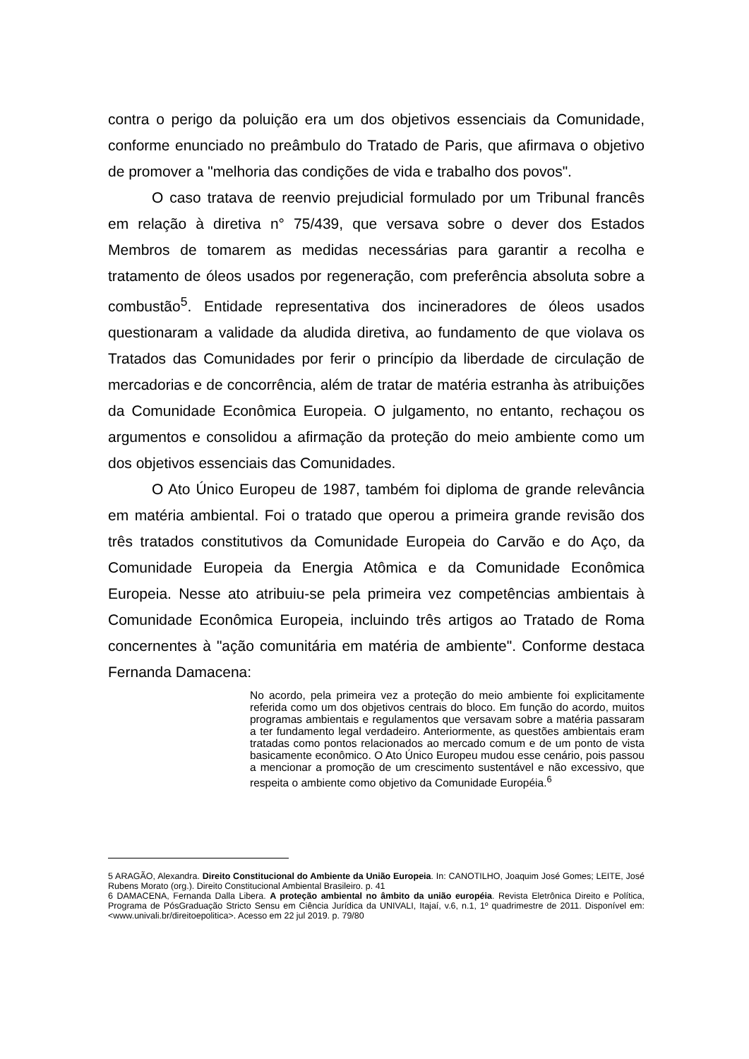contra o perigo da poluição era um dos objetivos essenciais da Comunidade, conforme enunciado no preâmbulo do Tratado de Paris, que afirmava o objetivo de promover a "melhoria das condições de vida e trabalho dos povos".
O caso tratava de reenvio prejudicial formulado por um Tribunal francês em relação à diretiva n° 75/439, que versava sobre o dever dos Estados Membros de tomarem as medidas necessárias para garantir a recolha e tratamento de óleos usados por regeneração, com preferência absoluta sobre a combustão<sup>5</sup>. Entidade representativa dos incineradores de óleos usados questionaram a validade da aludida diretiva, ao fundamento de que violava os Tratados das Comunidades por ferir o princípio da liberdade de circulação de mercadorias e de concorrência, além de tratar de matéria estranha às atribuições da Comunidade Econômica Europeia. O julgamento, no entanto, rechaçou os argumentos e consolidou a afirmação da proteção do meio ambiente como um dos objetivos essenciais das Comunidades.
O Ato Único Europeu de 1987, também foi diploma de grande relevância em matéria ambiental. Foi o tratado que operou a primeira grande revisão dos três tratados constitutivos da Comunidade Europeia do Carvão e do Aço, da Comunidade Europeia da Energia Atômica e da Comunidade Econômica Europeia. Nesse ato atribuiu-se pela primeira vez competências ambientais à Comunidade Econômica Europeia, incluindo três artigos ao Tratado de Roma concernentes à "ação comunitária em matéria de ambiente". Conforme destaca Fernanda Damacena:
No acordo, pela primeira vez a proteção do meio ambiente foi explicitamente referida como um dos objetivos centrais do bloco. Em função do acordo, muitos programas ambientais e regulamentos que versavam sobre a matéria passaram a ter fundamento legal verdadeiro. Anteriormente, as questões ambientais eram tratadas como pontos relacionados ao mercado comum e de um ponto de vista basicamente econômico. O Ato Único Europeu mudou esse cenário, pois passou a mencionar a promoção de um crescimento sustentável e não excessivo, que respeita o ambiente como objetivo da Comunidade Européia.<sup>6</sup>
5 ARAGÃO, Alexandra. Direito Constitucional do Ambiente da União Europeia. In: CANOTILHO, Joaquim José Gomes; LEITE, José Rubens Morato (org.). Direito Constitucional Ambiental Brasileiro. p. 41
6 DAMACENA, Fernanda Dalla Libera. A proteção ambiental no âmbito da união européia. Revista Eletrônica Direito e Política, Programa de PósGraduação Stricto Sensu em Ciência Jurídica da UNIVALI, Itajaí, v.6, n.1, 1º quadrimestre de 2011. Disponível em: <www.univali.br/direitoepolitica>. Acesso em 22 jul 2019. p. 79/80